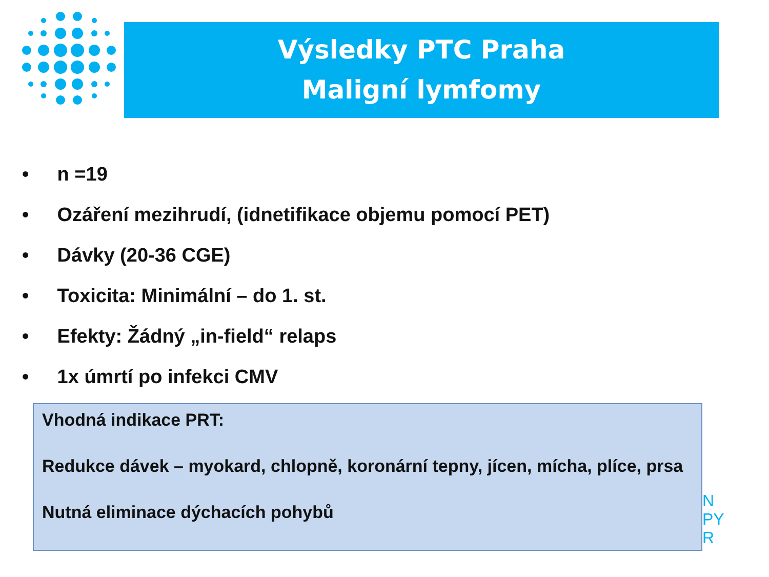Výsledky PTC Praha
Maligní lymfomy
• n =19
• Ozáření mezihrudí, (idnetifikace objemu pomocí PET)
• Dávky (20-36 CGE)
• Toxicita: Minimální – do 1. st.
• Efekty: Žádný „in-field“ relaps
• 1x úmrtí po infekci CMV
N
PY
R
Vhodná indikace PRT:
Redukce dávek – myokard, chlopně, koronární tepny, jícen, mícha, plíce, prsa
Nutná eliminace dýchacích pohybů